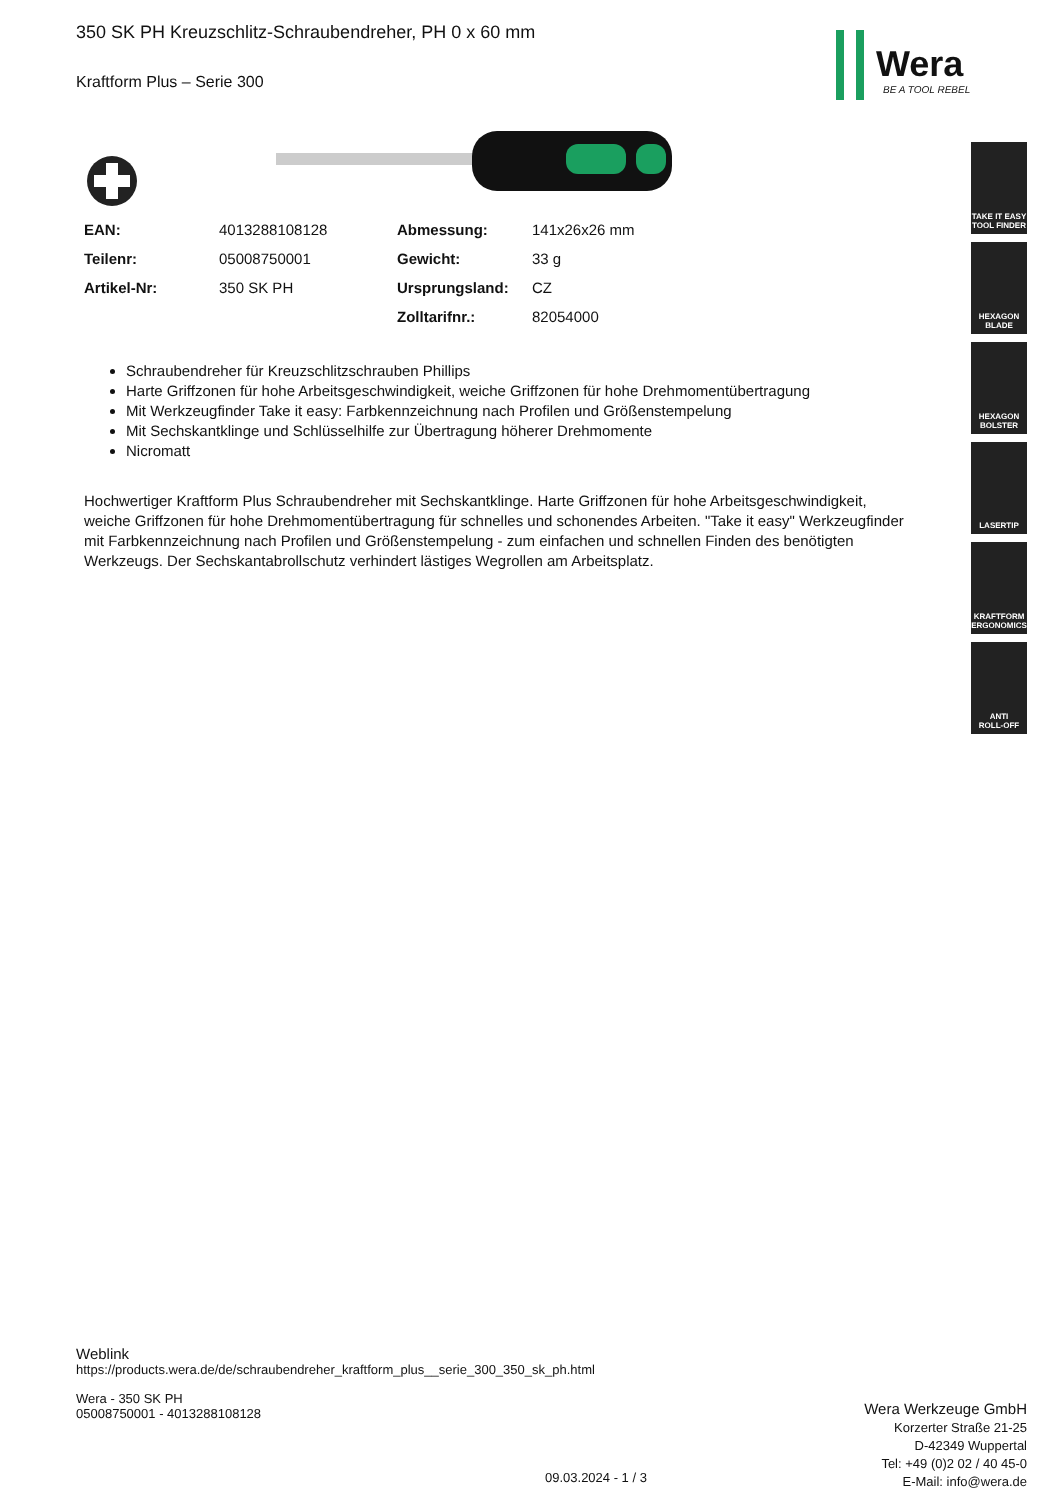350 SK PH Kreuzschlitz-Schraubendreher, PH 0 x 60 mm
Kraftform Plus – Serie 300
| EAN: | 4013288108128 | Abmessung: | 141x26x26 mm |
| Teilenr: | 05008750001 | Gewicht: | 33 g |
| Artikel-Nr: | 350 SK PH | Ursprungsland: | CZ |
| | | Zolltarifnr.: | 82054000 |
Schraubendreher für Kreuzschlitzschrauben Phillips
Harte Griffzonen für hohe Arbeitsgeschwindigkeit, weiche Griffzonen für hohe Drehmomentübertragung
Mit Werkzeugfinder Take it easy: Farbkennzeichnung nach Profilen und Größenstempelung
Mit Sechskantklinge und Schlüsselhilfe zur Übertragung höherer Drehmomente
Nicromatt
Hochwertiger Kraftform Plus Schraubendreher mit Sechskantklinge. Harte Griffzonen für hohe Arbeitsgeschwindigkeit, weiche Griffzonen für hohe Drehmomentübertragung für schnelles und schonendes Arbeiten. "Take it easy" Werkzeugfinder mit Farbkennzeichnung nach Profilen und Größenstempelung - zum einfachen und schnellen Finden des benötigten Werkzeugs. Der Sechskantabrollschutz verhindert lästiges Wegrollen am Arbeitsplatz.
Wera
BE A TOOL REBEL
TAKE IT EASY
TOOL FINDER
HEXAGON
BLADE
HEXAGON
BOLSTER
LASERTIP
KRAFTFORM
ERGONOMICS
ANTI
ROLL-OFF
Weblink
https://products.wera.de/de/schraubendreher_kraftform_plus__serie_300_350_sk_ph.html
Wera - 350 SK PH
05008750001 - 4013288108128
Wera Werkzeuge GmbH
Korzerter Straße 21-25
D-42349 Wuppertal
Tel: +49 (0)2 02 / 40 45-0
E-Mail: info@wera.de
09.03.2024 - 1 / 3